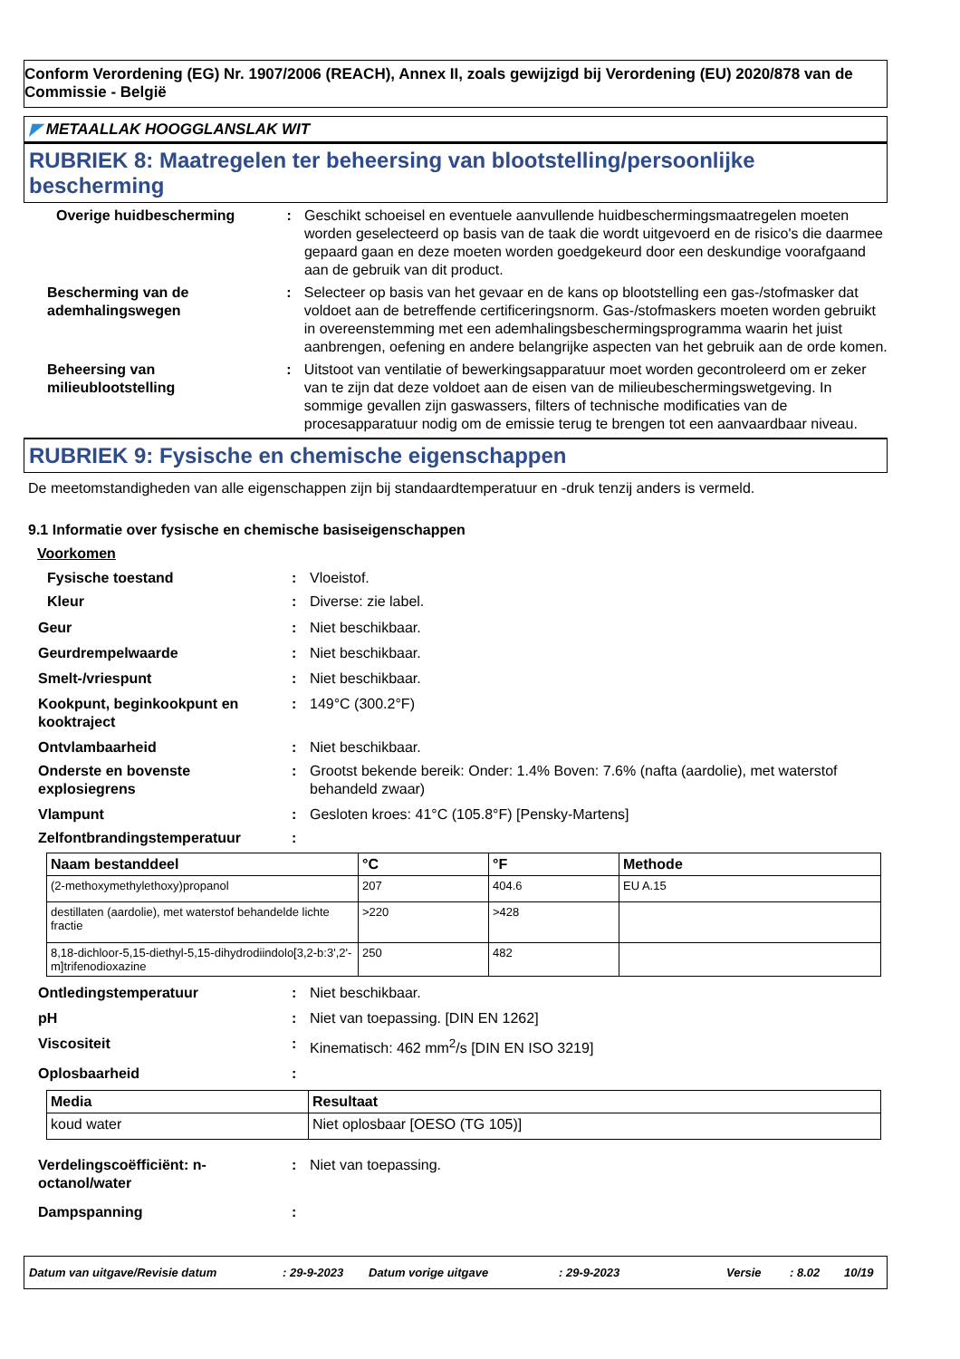Conform Verordening (EG) Nr. 1907/2006 (REACH), Annex II, zoals gewijzigd bij Verordening (EU) 2020/878 van de Commissie - België
◤ METAALLAK HOOGGLANSLAK WIT
RUBRIEK 8: Maatregelen ter beheersing van blootstelling/persoonlijke bescherming
Overige huidbescherming : Geschikt schoeisel en eventuele aanvullende huidbeschermingsmaatregelen moeten worden geselecteerd op basis van de taak die wordt uitgevoerd en de risico's die daarmee gepaard gaan en deze moeten worden goedgekeurd door een deskundige voorafgaand aan de gebruik van dit product.
Bescherming van de ademhalingswegen
: Selecteer op basis van het gevaar en de kans op blootstelling een gas-/stofmasker dat voldoet aan de betreffende certificeringsnorm. Gas-/stofmaskers moeten worden gebruikt in overeenstemming met een ademhalingsbeschermingsprogramma waarin het juist aanbrengen, oefening en andere belangrijke aspecten van het gebruik aan de orde komen.
Beheersing van milieublootstelling
: Uitstoot van ventilatie of bewerkingsapparatuur moet worden gecontroleerd om er zeker van te zijn dat deze voldoet aan de eisen van de milieubeschermingswetgeving. In sommige gevallen zijn gaswassers, filters of technische modificaties van de procesapparatuur nodig om de emissie terug te brengen tot een aanvaardbaar niveau.
RUBRIEK 9: Fysische en chemische eigenschappen
De meetomstandigheden van alle eigenschappen zijn bij standaardtemperatuur en -druk tenzij anders is vermeld.
9.1 Informatie over fysische en chemische basiseigenschappen
Voorkomen
Fysische toestand : Vloeistof.
Kleur : Diverse: zie label.
Geur : Niet beschikbaar.
Geurdrempelwaarde : Niet beschikbaar.
Smelt-/vriespunt : Niet beschikbaar.
Kookpunt, beginkookpunt en kooktraject
: 149°C (300.2°F)
Ontvlambaarheid : Niet beschikbaar.
Onderste en bovenste explosiegrens
: Grootst bekende bereik: Onder: 1.4% Boven: 7.6% (nafta (aardolie), met waterstof behandeld zwaar)
Vlampunt : Gesloten kroes: 41°C (105.8°F) [Pensky-Martens]
Zelfontbrandingstemperatuur :
| Naam bestanddeel | °C | °F | Methode |
| --- | --- | --- | --- |
| (2-methoxymethylethoxy)propanol | 207 | 404.6 | EU A.15 |
| destillaten (aardolie), met waterstof behandelde lichte fractie | >220 | >428 | |
| 8,18-dichloor-5,15-diethyl-5,15-dihydrodiindolo[3,2-b:3',2'-m]trifenodioxazine | 250 | 482 | |
Ontledingstemperatuur : Niet beschikbaar.
pH : Niet van toepassing. [DIN EN 1262]
Viscositeit : Kinematisch: 462 mm<sup>2</sup>/s [DIN EN ISO 3219]
Oplosbaarheid :
| Media | Resultaat |
| --- | --- |
| koud water | Niet oplosbaar [OESO (TG 105)] |
Verdelingscoëfficiënt: n-octanol/water
: Niet van toepassing.
Dampspanning :
Datum van uitgave/Revisie datum: 29-9-2023 Datum vorige uitgave: 29-9-2023 Versie: 8.02 10/19